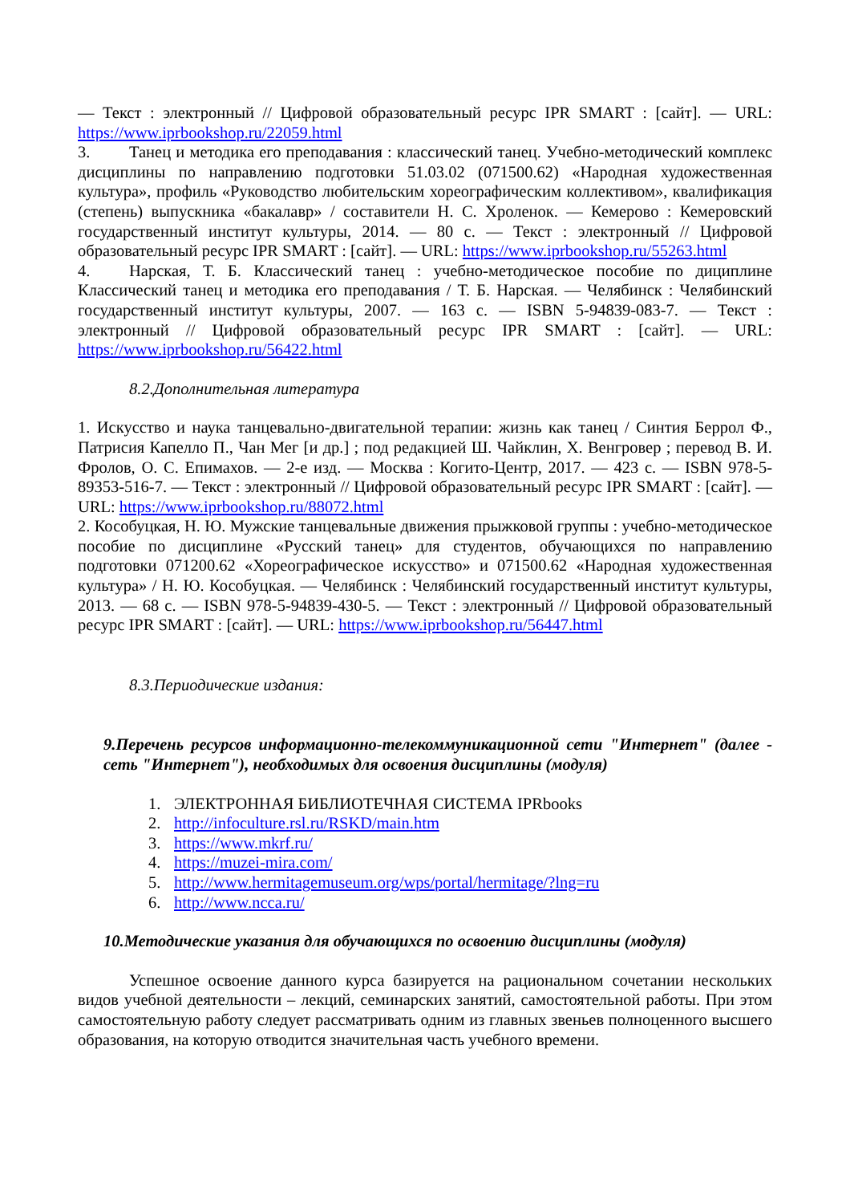— Текст : электронный // Цифровой образовательный ресурс IPR SMART : [сайт]. — URL: https://www.iprbookshop.ru/22059.html
3. Танец и методика его преподавания : классический танец. Учебно-методический комплекс дисциплины по направлению подготовки 51.03.02 (071500.62) «Народная художественная культура», профиль «Руководство любительским хореографическим коллективом», квалификация (степень) выпускника «бакалавр» / составители Н. С. Хроленок. — Кемерово : Кемеровский государственный институт культуры, 2014. — 80 с. — Текст : электронный // Цифровой образовательный ресурс IPR SMART : [сайт]. — URL: https://www.iprbookshop.ru/55263.html
4. Нарская, Т. Б. Классический танец : учебно-методическое пособие по дициплине Классический танец и методика его преподавания / Т. Б. Нарская. — Челябинск : Челябинский государственный институт культуры, 2007. — 163 с. — ISBN 5-94839-083-7. — Текст : электронный // Цифровой образовательный ресурс IPR SMART : [сайт]. — URL: https://www.iprbookshop.ru/56422.html
8.2.Дополнительная литература
1. Искусство и наука танцевально-двигательной терапии: жизнь как танец / Синтия Беррол Ф., Патрисия Капелло П., Чан Мег [и др.] ; под редакцией Ш. Чайклин, Х. Венгровер ; перевод В. И. Фролов, О. С. Епимахов. — 2-е изд. — Москва : Когито-Центр, 2017. — 423 с. — ISBN 978-5-89353-516-7. — Текст : электронный // Цифровой образовательный ресурс IPR SMART : [сайт]. — URL: https://www.iprbookshop.ru/88072.html
2. Кособуцкая, Н. Ю. Мужские танцевальные движения прыжковой группы : учебно-методическое пособие по дисциплине «Русский танец» для студентов, обучающихся по направлению подготовки 071200.62 «Хореографическое искусство» и 071500.62 «Народная художественная культура» / Н. Ю. Кособуцкая. — Челябинск : Челябинский государственный институт культуры, 2013. — 68 с. — ISBN 978-5-94839-430-5. — Текст : электронный // Цифровой образовательный ресурс IPR SMART : [сайт]. — URL: https://www.iprbookshop.ru/56447.html
8.3.Периодические издания:
9.Перечень ресурсов информационно-телекоммуникационной сети "Интернет" (далее - сеть "Интернет"), необходимых для освоения дисциплины (модуля)
1. ЭЛЕКТРОННАЯ БИБЛИОТЕЧНАЯ СИСТЕМА IPRbooks
2. http://infoculture.rsl.ru/RSKD/main.htm
3. https://www.mkrf.ru/
4. https://muzei-mira.com/
5. http://www.hermitagemuseum.org/wps/portal/hermitage/?lng=ru
6. http://www.ncca.ru/
10.Методические указания для обучающихся по освоению дисциплины (модуля)
Успешное освоение данного курса базируется на рациональном сочетании нескольких видов учебной деятельности – лекций, семинарских занятий, самостоятельной работы. При этом самостоятельную работу следует рассматривать одним из главных звеньев полноценного высшего образования, на которую отводится значительная часть учебного времени.